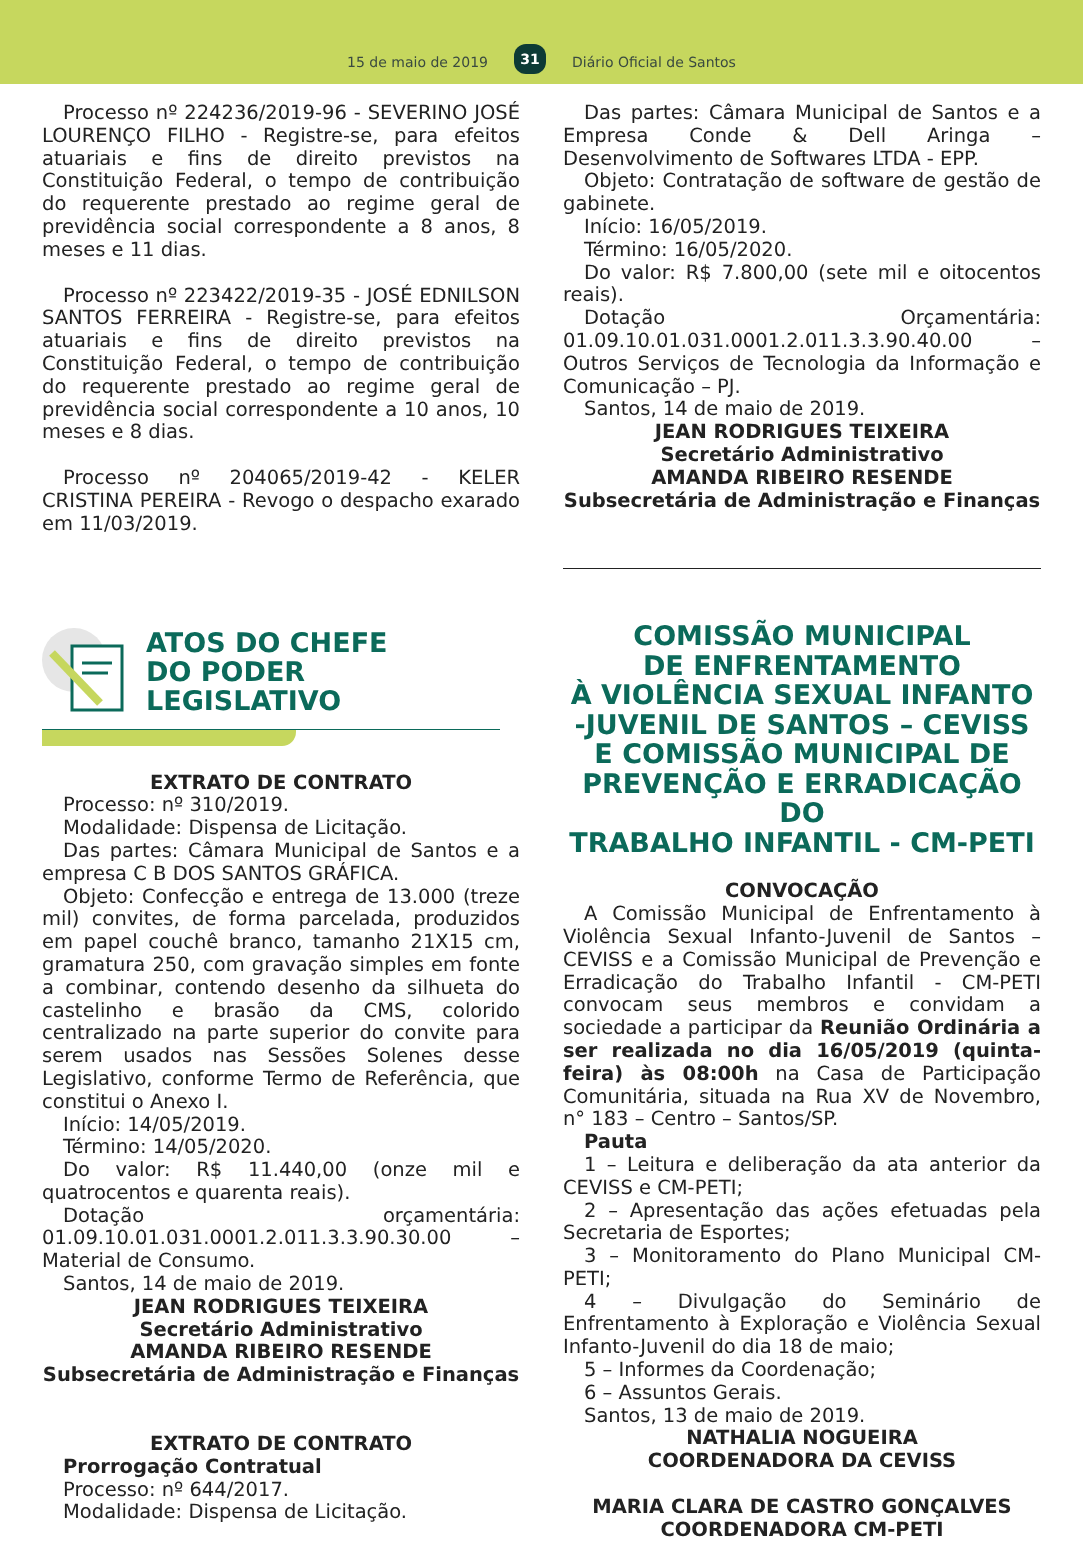15 de maio de 2019 31 Diário Oficial de Santos
Processo nº 224236/2019-96 - SEVERINO JOSÉ LOURENÇO FILHO - Registre-se, para efeitos atuariais e fins de direito previstos na Constituição Federal, o tempo de contribuição do requerente prestado ao regime geral de previdência social correspondente a 8 anos, 8 meses e 11 dias.
Processo nº 223422/2019-35 - JOSÉ EDNILSON SANTOS FERREIRA - Registre-se, para efeitos atuariais e fins de direito previstos na Constituição Federal, o tempo de contribuição do requerente prestado ao regime geral de previdência social correspondente a 10 anos, 10 meses e 8 dias.
Processo nº 204065/2019-42 - KELER CRISTINA PEREIRA - Revogo o despacho exarado em 11/03/2019.
ATOS DO CHEFE
DO PODER
LEGISLATIVO
EXTRATO DE CONTRATO
Processo: nº 310/2019.
Modalidade: Dispensa de Licitação.
Das partes: Câmara Municipal de Santos e a empresa C B DOS SANTOS GRÁFICA.
Objeto: Confecção e entrega de 13.000 (treze mil) convites, de forma parcelada, produzidos em papel couchê branco, tamanho 21X15 cm, gramatura 250, com gravação simples em fonte a combinar, contendo desenho da silhueta do castelinho e brasão da CMS, colorido centralizado na parte superior do convite para serem usados nas Sessões Solenes desse Legislativo, conforme Termo de Referência, que constitui o Anexo I.
Início: 14/05/2019.
Término: 14/05/2020.
Do valor: R$ 11.440,00 (onze mil e quatrocentos e quarenta reais).
Dotação orçamentária: 01.09.10.01.031.0001.2.011.3.3.90.30.00 – Material de Consumo.
Santos, 14 de maio de 2019.
JEAN RODRIGUES TEIXEIRA
Secretário Administrativo
AMANDA RIBEIRO RESENDE
Subsecretária de Administração e Finanças
EXTRATO DE CONTRATO
Prorrogação Contratual
Processo: nº 644/2017.
Modalidade: Dispensa de Licitação.
Das partes: Câmara Municipal de Santos e a Empresa Conde & Dell Aringa – Desenvolvimento de Softwares LTDA - EPP.
Objeto: Contratação de software de gestão de gabinete.
Início: 16/05/2019.
Término: 16/05/2020.
Do valor: R$ 7.800,00 (sete mil e oitocentos reais).
Dotação Orçamentária: 01.09.10.01.031.0001.2.011.3.3.90.40.00 – Outros Serviços de Tecnologia da Informação e Comunicação – PJ.
Santos, 14 de maio de 2019.
JEAN RODRIGUES TEIXEIRA
Secretário Administrativo
AMANDA RIBEIRO RESENDE
Subsecretária de Administração e Finanças
COMISSÃO MUNICIPAL
DE ENFRENTAMENTO
À VIOLÊNCIA SEXUAL INFANTO
-JUVENIL DE SANTOS – CEVISS
E COMISSÃO MUNICIPAL DE
PREVENÇÃO E ERRADICAÇÃO DO
TRABALHO INFANTIL - CM-PETI
CONVOCAÇÃO
A Comissão Municipal de Enfrentamento à Violência Sexual Infanto-Juvenil de Santos – CEVISS e a Comissão Municipal de Prevenção e Erradicação do Trabalho Infantil - CM-PETI convocam seus membros e convidam a sociedade a participar da Reunião Ordinária a ser realizada no dia 16/05/2019 (quinta-feira) às 08:00h na Casa de Participação Comunitária, situada na Rua XV de Novembro, n° 183 – Centro – Santos/SP.
Pauta
1 – Leitura e deliberação da ata anterior da CEVISS e CM-PETI;
2 – Apresentação das ações efetuadas pela Secretaria de Esportes;
3 – Monitoramento do Plano Municipal CM-PETI;
4 – Divulgação do Seminário de Enfrentamento à Exploração e Violência Sexual Infanto-Juvenil do dia 18 de maio;
5 – Informes da Coordenação;
6 – Assuntos Gerais.
Santos, 13 de maio de 2019.
NATHALIA NOGUEIRA
COORDENADORA DA CEVISS
MARIA CLARA DE CASTRO GONÇALVES
COORDENADORA CM-PETI